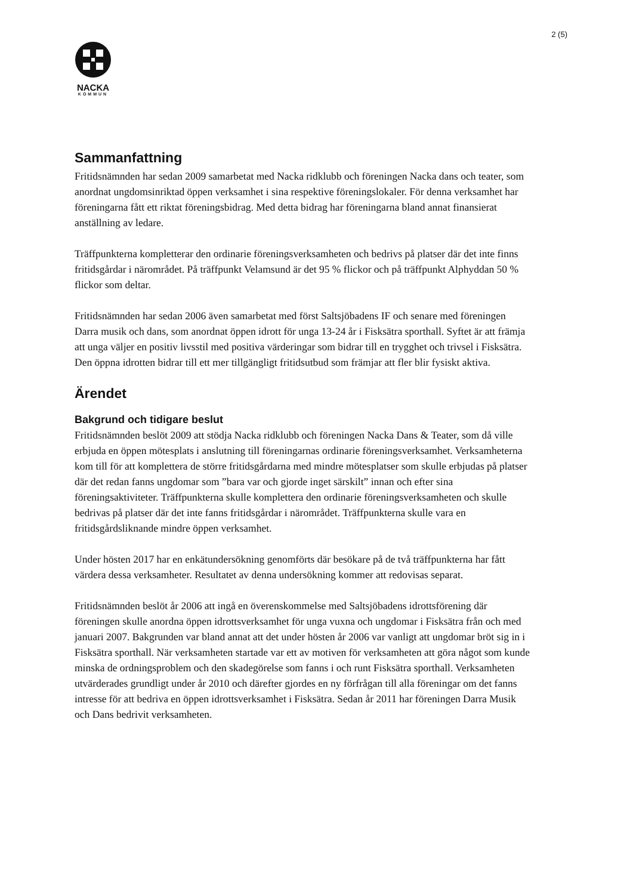2 (5)
NACKA
KOMMUN
Sammanfattning
Fritidsnämnden har sedan 2009 samarbetat med Nacka ridklubb och föreningen Nacka dans och teater, som anordnat ungdomsinriktad öppen verksamhet i sina respektive föreningslokaler. För denna verksamhet har föreningarna fått ett riktat föreningsbidrag. Med detta bidrag har föreningarna bland annat finansierat anställning av ledare.
Träffpunkterna kompletterar den ordinarie föreningsverksamheten och bedrivs på platser där det inte finns fritidsgårdar i närområdet. På träffpunkt Velamsund är det 95 % flickor och på träffpunkt Alphyddan 50 % flickor som deltar.
Fritidsnämnden har sedan 2006 även samarbetat med först Saltsjöbadens IF och senare med föreningen Darra musik och dans, som anordnat öppen idrott för unga 13-24 år i Fisksätra sporthall. Syftet är att främja att unga väljer en positiv livsstil med positiva värderingar som bidrar till en trygghet och trivsel i Fisksätra. Den öppna idrotten bidrar till ett mer tillgängligt fritidsutbud som främjar att fler blir fysiskt aktiva.
Ärendet
Bakgrund och tidigare beslut
Fritidsnämnden beslöt 2009 att stödja Nacka ridklubb och föreningen Nacka Dans & Teater, som då ville erbjuda en öppen mötesplats i anslutning till föreningarnas ordinarie föreningsverksamhet. Verksamheterna kom till för att komplettera de större fritidsgårdarna med mindre mötesplatser som skulle erbjudas på platser där det redan fanns ungdomar som ”bara var och gjorde inget särskilt” innan och efter sina föreningsaktiviteter. Träffpunkterna skulle komplettera den ordinarie föreningsverksamheten och skulle bedrivas på platser där det inte fanns fritidsgårdar i närområdet. Träffpunkterna skulle vara en fritidsgårdsliknande mindre öppen verksamhet.
Under hösten 2017 har en enkätundersökning genomförts där besökare på de två träffpunkterna har fått värdera dessa verksamheter. Resultatet av denna undersökning kommer att redovisas separat.
Fritidsnämnden beslöt år 2006 att ingå en överenskommelse med Saltsjöbadens idrottsförening där föreningen skulle anordna öppen idrottsverksamhet för unga vuxna och ungdomar i Fisksätra från och med januari 2007. Bakgrunden var bland annat att det under hösten år 2006 var vanligt att ungdomar bröt sig in i Fisksätra sporthall. När verksamheten startade var ett av motiven för verksamheten att göra något som kunde minska de ordningsproblem och den skadegörelse som fanns i och runt Fisksätra sporthall. Verksamheten utvärderades grundligt under år 2010 och därefter gjordes en ny förfrågan till alla föreningar om det fanns intresse för att bedriva en öppen idrottsverksamhet i Fisksätra. Sedan år 2011 har föreningen Darra Musik och Dans bedrivit verksamheten.